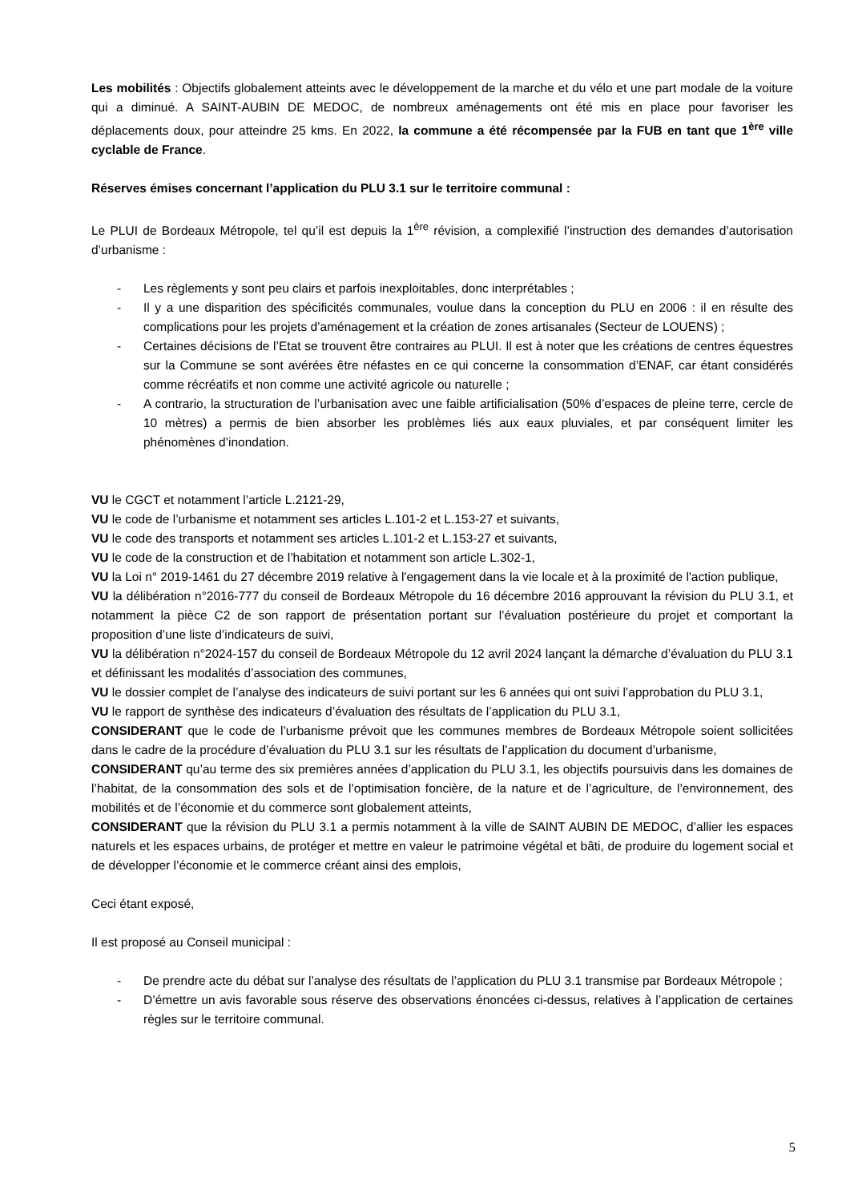Les mobilités : Objectifs globalement atteints avec le développement de la marche et du vélo et une part modale de la voiture qui a diminué. A SAINT-AUBIN DE MEDOC, de nombreux aménagements ont été mis en place pour favoriser les déplacements doux, pour atteindre 25 kms. En 2022, la commune a été récompensée par la FUB en tant que 1<sup>ère</sup> ville cyclable de France.
Réserves émises concernant l’application du PLU 3.1 sur le territoire communal :
Le PLUI de Bordeaux Métropole, tel qu’il est depuis la 1<sup>ère</sup> révision, a complexifié l’instruction des demandes d’autorisation d’urbanisme :
- Les règlements y sont peu clairs et parfois inexploitables, donc interprétables ;
- Il y a une disparition des spécificités communales, voulue dans la conception du PLU en 2006 : il en résulte des complications pour les projets d’aménagement et la création de zones artisanales (Secteur de LOUENS) ;
- Certaines décisions de l’Etat se trouvent être contraires au PLUI. Il est à noter que les créations de centres équestres sur la Commune se sont avérées être néfastes en ce qui concerne la consommation d’ENAF, car étant considérés comme récréatifs et non comme une activité agricole ou naturelle ;
- A contrario, la structuration de l’urbanisation avec une faible artificialisation (50% d’espaces de pleine terre, cercle de 10 mètres) a permis de bien absorber les problèmes liés aux eaux pluviales, et par conséquent limiter les phénomènes d’inondation.
VU le CGCT et notamment l’article L.2121-29,
VU le code de l’urbanisme et notamment ses articles L.101-2 et L.153-27 et suivants,
VU le code des transports et notamment ses articles L.101-2 et L.153-27 et suivants,
VU le code de la construction et de l’habitation et notamment son article L.302-1,
VU la Loi n° 2019-1461 du 27 décembre 2019 relative à l'engagement dans la vie locale et à la proximité de l'action publique,
VU la délibération n°2016-777 du conseil de Bordeaux Métropole du 16 décembre 2016 approuvant la révision du PLU 3.1, et notamment la pièce C2 de son rapport de présentation portant sur l’évaluation postérieure du projet et comportant la proposition d’une liste d’indicateurs de suivi,
VU la délibération n°2024-157 du conseil de Bordeaux Métropole du 12 avril 2024 lançant la démarche d’évaluation du PLU 3.1 et définissant les modalités d’association des communes,
VU le dossier complet de l’analyse des indicateurs de suivi portant sur les 6 années qui ont suivi l’approbation du PLU 3.1,
VU le rapport de synthèse des indicateurs d’évaluation des résultats de l’application du PLU 3.1,
CONSIDERANT que le code de l’urbanisme prévoit que les communes membres de Bordeaux Métropole soient sollicitées dans le cadre de la procédure d’évaluation du PLU 3.1 sur les résultats de l’application du document d’urbanisme,
CONSIDERANT qu’au terme des six premières années d’application du PLU 3.1, les objectifs poursuivis dans les domaines de l’habitat, de la consommation des sols et de l’optimisation foncière, de la nature et de l’agriculture, de l’environnement, des mobilités et de l’économie et du commerce sont globalement atteints,
CONSIDERANT que la révision du PLU 3.1 a permis notamment à la ville de SAINT AUBIN DE MEDOC, d’allier les espaces naturels et les espaces urbains, de protéger et mettre en valeur le patrimoine végétal et bâti, de produire du logement social et de développer l’économie et le commerce créant ainsi des emplois,
Ceci étant exposé,
Il est proposé au Conseil municipal :
- De prendre acte du débat sur l’analyse des résultats de l’application du PLU 3.1 transmise par Bordeaux Métropole ;
- D’émettre un avis favorable sous réserve des observations énoncées ci-dessus, relatives à l’application de certaines règles sur le territoire communal.
5